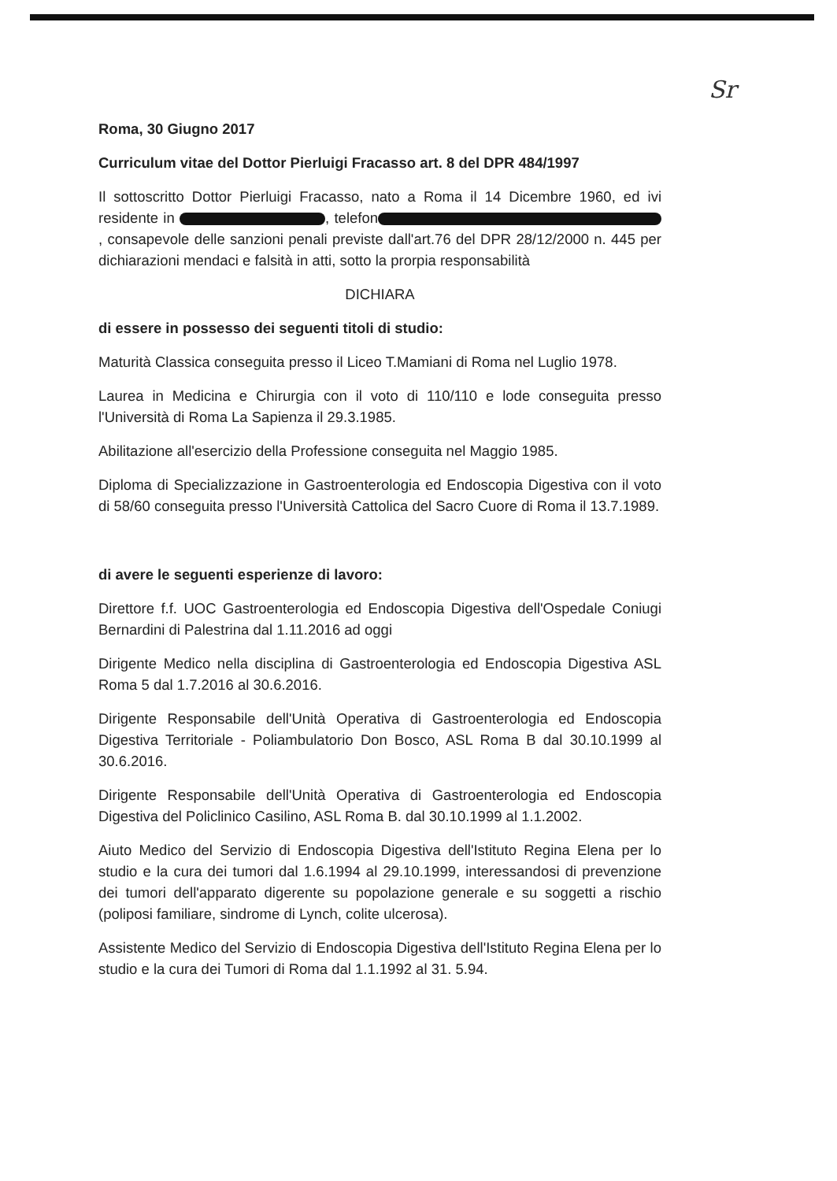Sr
Roma, 30 Giugno 2017
Curriculum vitae del Dottor Pierluigi Fracasso art. 8 del DPR 484/1997
Il sottoscritto Dottor Pierluigi Fracasso, nato a Roma il 14 Dicembre 1960, ed ivi residente in , telefon , consapevole delle sanzioni penali previste dall'art.76 del DPR 28/12/2000 n. 445 per dichiarazioni mendaci e falsità in atti, sotto la prorpia responsabilità
DICHIARA
di essere in possesso dei seguenti titoli di studio:
Maturità Classica conseguita presso il Liceo T.Mamiani di Roma nel Luglio 1978.
Laurea in Medicina e Chirurgia con il voto di 110/110 e lode conseguita presso l'Università di Roma La Sapienza il 29.3.1985.
Abilitazione all'esercizio della Professione conseguita nel Maggio 1985.
Diploma di Specializzazione in Gastroenterologia ed Endoscopia Digestiva con il voto di 58/60 conseguita presso l'Università Cattolica del Sacro Cuore di Roma il 13.7.1989.
di avere le seguenti esperienze di lavoro:
Direttore f.f. UOC Gastroenterologia ed Endoscopia Digestiva dell'Ospedale Coniugi Bernardini di Palestrina dal 1.11.2016 ad oggi
Dirigente Medico nella disciplina di Gastroenterologia ed Endoscopia Digestiva ASL Roma 5 dal 1.7.2016 al 30.6.2016.
Dirigente Responsabile dell'Unità Operativa di Gastroenterologia ed Endoscopia Digestiva Territoriale - Poliambulatorio Don Bosco, ASL Roma B dal 30.10.1999 al 30.6.2016.
Dirigente Responsabile dell'Unità Operativa di Gastroenterologia ed Endoscopia Digestiva del Policlinico Casilino, ASL Roma B. dal 30.10.1999 al 1.1.2002.
Aiuto Medico del Servizio di Endoscopia Digestiva dell'Istituto Regina Elena per lo studio e la cura dei tumori dal 1.6.1994 al 29.10.1999, interessandosi di prevenzione dei tumori dell'apparato digerente su popolazione generale e su soggetti a rischio (poliposi familiare, sindrome di Lynch, colite ulcerosa).
Assistente Medico del Servizio di Endoscopia Digestiva dell'Istituto Regina Elena per lo studio e la cura dei Tumori di Roma dal 1.1.1992 al 31. 5.94.